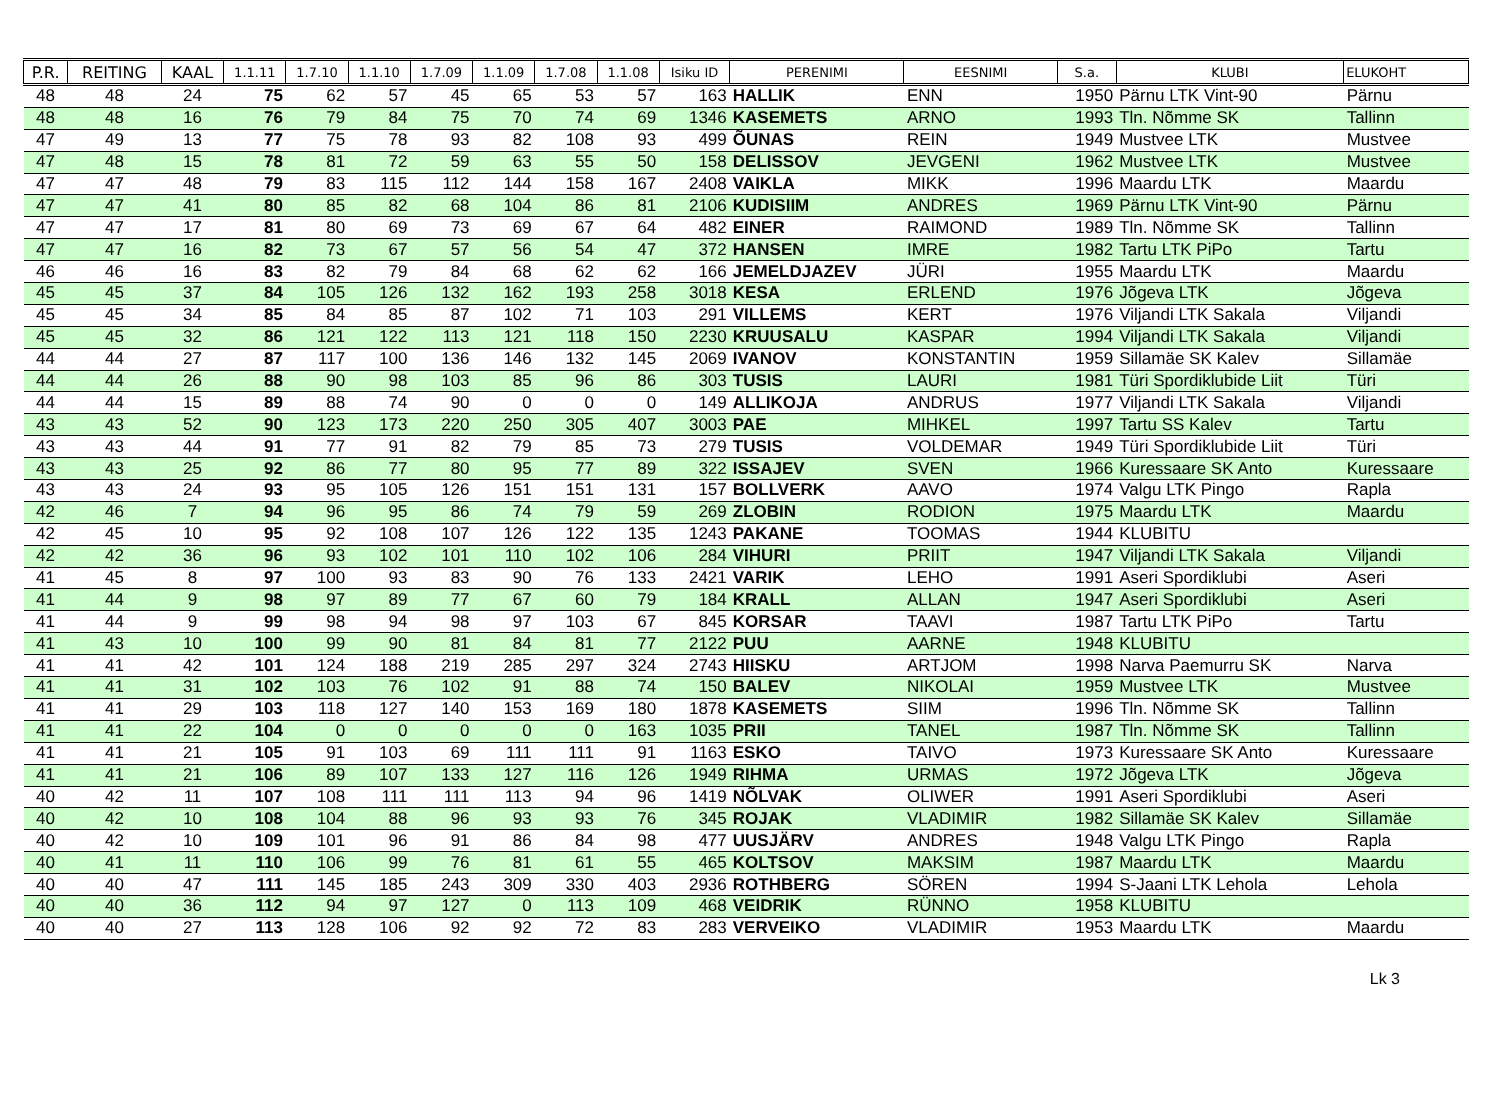| P.R. | REITING | KAAL | 1.1.11 | 1.7.10 | 1.1.10 | 1.7.09 | 1.1.09 | 1.7.08 | 1.1.08 | Isiku ID | PERENIMI | EESNIMI | S.a. | KLUBI | ELUKOHT |
| --- | --- | --- | --- | --- | --- | --- | --- | --- | --- | --- | --- | --- | --- | --- | --- |
| 48 | 48 | 24 | 75 | 62 | 57 | 45 | 65 | 53 | 57 | 163 | HALLIK | ENN | 1950 | Pärnu LTK Vint-90 | Pärnu |
| 48 | 48 | 16 | 76 | 79 | 84 | 75 | 70 | 74 | 69 | 1346 | KASEMETS | ARNO | 1993 | Tln. Nõmme SK | Tallinn |
| 47 | 49 | 13 | 77 | 75 | 78 | 93 | 82 | 108 | 93 | 499 | ÕUNAS | REIN | 1949 | Mustvee LTK | Mustvee |
| 47 | 48 | 15 | 78 | 81 | 72 | 59 | 63 | 55 | 50 | 158 | DELISSOV | JEVGENI | 1962 | Mustvee LTK | Mustvee |
| 47 | 47 | 48 | 79 | 83 | 115 | 112 | 144 | 158 | 167 | 2408 | VAIKLA | MIKK | 1996 | Maardu LTK | Maardu |
| 47 | 47 | 41 | 80 | 85 | 82 | 68 | 104 | 86 | 81 | 2106 | KUDISIIM | ANDRES | 1969 | Pärnu LTK Vint-90 | Pärnu |
| 47 | 47 | 17 | 81 | 80 | 69 | 73 | 69 | 67 | 64 | 482 | EINER | RAIMOND | 1989 | Tln. Nõmme SK | Tallinn |
| 47 | 47 | 16 | 82 | 73 | 67 | 57 | 56 | 54 | 47 | 372 | HANSEN | IMRE | 1982 | Tartu LTK PiPo | Tartu |
| 46 | 46 | 16 | 83 | 82 | 79 | 84 | 68 | 62 | 62 | 166 | JEMELDJAZEV | JÜRI | 1955 | Maardu LTK | Maardu |
| 45 | 45 | 37 | 84 | 105 | 126 | 132 | 162 | 193 | 258 | 3018 | KESA | ERLEND | 1976 | Jõgeva LTK | Jõgeva |
| 45 | 45 | 34 | 85 | 84 | 85 | 87 | 102 | 71 | 103 | 291 | VILLEMS | KERT | 1976 | Viljandi LTK Sakala | Viljandi |
| 45 | 45 | 32 | 86 | 121 | 122 | 113 | 121 | 118 | 150 | 2230 | KRUUSALU | KASPAR | 1994 | Viljandi LTK Sakala | Viljandi |
| 44 | 44 | 27 | 87 | 117 | 100 | 136 | 146 | 132 | 145 | 2069 | IVANOV | KONSTANTIN | 1959 | Sillamäe SK Kalev | Sillamäe |
| 44 | 44 | 26 | 88 | 90 | 98 | 103 | 85 | 96 | 86 | 303 | TUSIS | LAURI | 1981 | Türi Spordiklubide Liit | Türi |
| 44 | 44 | 15 | 89 | 88 | 74 | 90 | 0 | 0 | 0 | 149 | ALLIKOJA | ANDRUS | 1977 | Viljandi LTK Sakala | Viljandi |
| 43 | 43 | 52 | 90 | 123 | 173 | 220 | 250 | 305 | 407 | 3003 | PAE | MIHKEL | 1997 | Tartu SS Kalev | Tartu |
| 43 | 43 | 44 | 91 | 77 | 91 | 82 | 79 | 85 | 73 | 279 | TUSIS | VOLDEMAR | 1949 | Türi Spordiklubide Liit | Türi |
| 43 | 43 | 25 | 92 | 86 | 77 | 80 | 95 | 77 | 89 | 322 | ISSAJEV | SVEN | 1966 | Kuressaare SK Anto | Kuressaare |
| 43 | 43 | 24 | 93 | 95 | 105 | 126 | 151 | 151 | 131 | 157 | BOLLVERK | AAVO | 1974 | Valgu LTK Pingo | Rapla |
| 42 | 46 | 7 | 94 | 96 | 95 | 86 | 74 | 79 | 59 | 269 | ZLOBIN | RODION | 1975 | Maardu LTK | Maardu |
| 42 | 45 | 10 | 95 | 92 | 108 | 107 | 126 | 122 | 135 | 1243 | PAKANE | TOOMAS | 1944 | KLUBITU | |
| 42 | 42 | 36 | 96 | 93 | 102 | 101 | 110 | 102 | 106 | 284 | VIHURI | PRIIT | 1947 | Viljandi LTK Sakala | Viljandi |
| 41 | 45 | 8 | 97 | 100 | 93 | 83 | 90 | 76 | 133 | 2421 | VARIK | LEHO | 1991 | Aseri Spordiklubi | Aseri |
| 41 | 44 | 9 | 98 | 97 | 89 | 77 | 67 | 60 | 79 | 184 | KRALL | ALLAN | 1947 | Aseri Spordiklubi | Aseri |
| 41 | 44 | 9 | 99 | 98 | 94 | 98 | 97 | 103 | 67 | 845 | KORSAR | TAAVI | 1987 | Tartu LTK PiPo | Tartu |
| 41 | 43 | 10 | 100 | 99 | 90 | 81 | 84 | 81 | 77 | 2122 | PUU | AARNE | 1948 | KLUBITU | |
| 41 | 41 | 42 | 101 | 124 | 188 | 219 | 285 | 297 | 324 | 2743 | HIISKU | ARTJOM | 1998 | Narva Paemurru SK | Narva |
| 41 | 41 | 31 | 102 | 103 | 76 | 102 | 91 | 88 | 74 | 150 | BALEV | NIKOLAI | 1959 | Mustvee LTK | Mustvee |
| 41 | 41 | 29 | 103 | 118 | 127 | 140 | 153 | 169 | 180 | 1878 | KASEMETS | SIIM | 1996 | Tln. Nõmme SK | Tallinn |
| 41 | 41 | 22 | 104 | 0 | 0 | 0 | 0 | 0 | 163 | 1035 | PRII | TANEL | 1987 | Tln. Nõmme SK | Tallinn |
| 41 | 41 | 21 | 105 | 91 | 103 | 69 | 111 | 111 | 91 | 1163 | ESKO | TAIVO | 1973 | Kuressaare SK Anto | Kuressaare |
| 41 | 41 | 21 | 106 | 89 | 107 | 133 | 127 | 116 | 126 | 1949 | RIHMA | URMAS | 1972 | Jõgeva LTK | Jõgeva |
| 40 | 42 | 11 | 107 | 108 | 111 | 111 | 113 | 94 | 96 | 1419 | NÕLVAK | OLIWER | 1991 | Aseri Spordiklubi | Aseri |
| 40 | 42 | 10 | 108 | 104 | 88 | 96 | 93 | 93 | 76 | 345 | ROJAK | VLADIMIR | 1982 | Sillamäe SK Kalev | Sillamäe |
| 40 | 42 | 10 | 109 | 101 | 96 | 91 | 86 | 84 | 98 | 477 | UUSJÄRV | ANDRES | 1948 | Valgu LTK Pingo | Rapla |
| 40 | 41 | 11 | 110 | 106 | 99 | 76 | 81 | 61 | 55 | 465 | KOLTSOV | MAKSIM | 1987 | Maardu LTK | Maardu |
| 40 | 40 | 47 | 111 | 145 | 185 | 243 | 309 | 330 | 403 | 2936 | ROTHBERG | SÖREN | 1994 | S-Jaani LTK Lehola | Lehola |
| 40 | 40 | 36 | 112 | 94 | 97 | 127 | 0 | 113 | 109 | 468 | VEIDRIK | RÜNNO | 1958 | KLUBITU | |
| 40 | 40 | 27 | 113 | 128 | 106 | 92 | 92 | 72 | 83 | 283 | VERVEIKO | VLADIMIR | 1953 | Maardu LTK | Maardu |
Lk 3